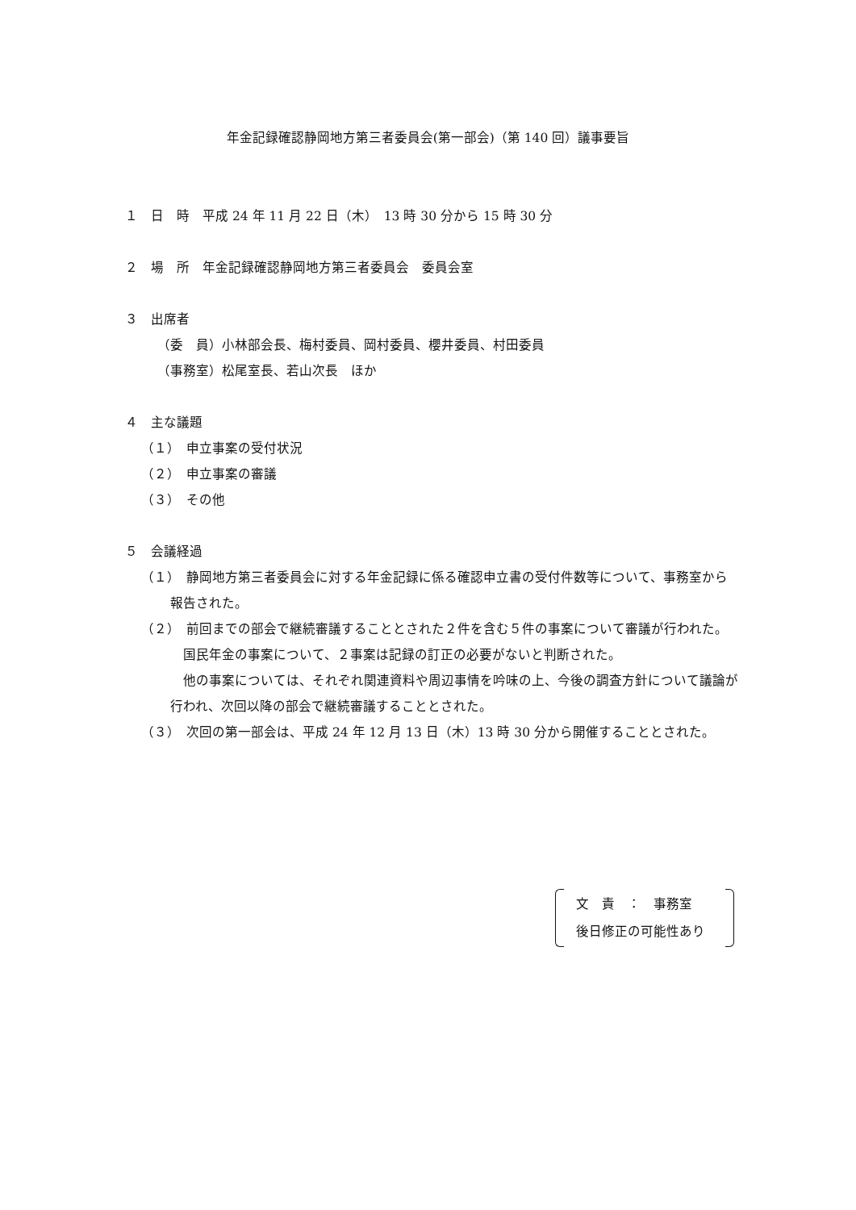年金記録確認静岡地方第三者委員会(第一部会)（第 140 回）議事要旨
１　日　時　平成 24 年 11 月 22 日（木）　13 時 30 分から 15 時 30 分
２　場　所　年金記録確認静岡地方第三者委員会　委員会室
３　出席者
（委　員）小林部会長、梅村委員、岡村委員、櫻井委員、村田委員
（事務室）松尾室長、若山次長　ほか
４　主な議題
（１）　申立事案の受付状況
（２）　申立事案の審議
（３）　その他
５　会議経過
（１）　静岡地方第三者委員会に対する年金記録に係る確認申立書の受付件数等について、事務室から報告された。
（２）　前回までの部会で継続審議することとされた２件を含む５件の事案について審議が行われた。
　国民年金の事案について、２事案は記録の訂正の必要がないと判断された。
　他の事案については、それぞれ関連資料や周辺事情を吟味の上、今後の調査方針について議論が行われ、次回以降の部会で継続審議することとされた。
（３）　次回の第一部会は、平成 24 年 12 月 13 日（木）13 時 30 分から開催することとされた。
文　責　：　事務室
後日修正の可能性あり